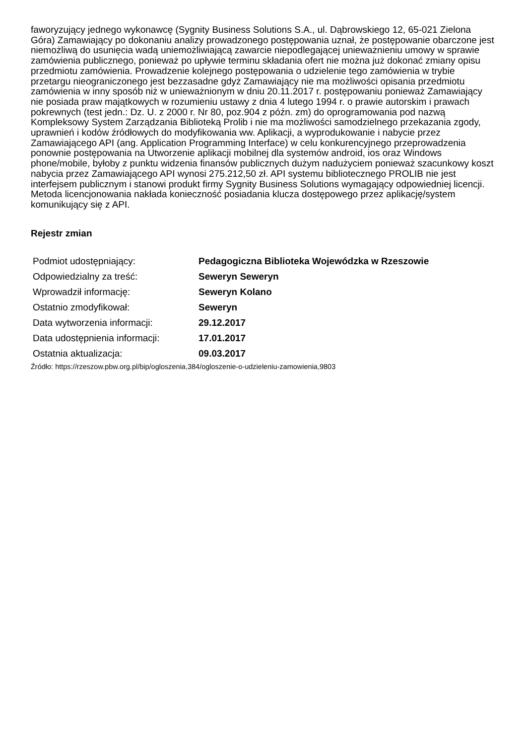faworyzujący jednego wykonawcę (Sygnity Business Solutions S.A., ul. Dąbrowskiego 12, 65-021 Zielona Góra) Zamawiający po dokonaniu analizy prowadzonego postępowania uznał, że postępowanie obarczone jest niemożliwą do usunięcia wadą uniemożliwiającą zawarcie niepodlegającej unieważnieniu umowy w sprawie zamówienia publicznego, ponieważ po upływie terminu składania ofert nie można już dokonać zmiany opisu przedmiotu zamówienia. Prowadzenie kolejnego postępowania o udzielenie tego zamówienia w trybie przetargu nieograniczonego jest bezzasadne gdyż Zamawiający nie ma możliwości opisania przedmiotu zamówienia w inny sposób niż w unieważnionym w dniu 20.11.2017 r. postępowaniu ponieważ Zamawiający nie posiada praw majątkowych w rozumieniu ustawy z dnia 4 lutego 1994 r. o prawie autorskim i prawach pokrewnych (test jedn.: Dz. U. z 2000 r. Nr 80, poz.904 z późn. zm) do oprogramowania pod nazwą Kompleksowy System Zarządzania Biblioteką Prolib i nie ma możliwości samodzielnego przekazania zgody, uprawnień i kodów źródłowych do modyfikowania ww. Aplikacji, a wyprodukowanie i nabycie przez Zamawiającego API (ang. Application Programming Interface) w celu konkurencyjnego przeprowadzenia ponownie postępowania na Utworzenie aplikacji mobilnej dla systemów android, ios oraz Windows phone/mobile, byłoby z punktu widzenia finansów publicznych dużym nadużyciem ponieważ szacunkowy koszt nabycia przez Zamawiającego API wynosi 275.212,50 zł. API systemu bibliotecznego PROLIB nie jest interfejsem publicznym i stanowi produkt firmy Sygnity Business Solutions wymagający odpowiedniej licencji. Metoda licencjonowania nakłada konieczność posiadania klucza dostępowego przez aplikację/system komunikujący się z API.
Rejestr zmian
| Podmiot udostępniający: | Pedagogiczna Biblioteka Wojewódzka w Rzeszowie |
| Odpowiedzialny za treść: | Seweryn Seweryn |
| Wprowadził informację: | Seweryn Kolano |
| Ostatnio zmodyfikował: | Seweryn |
| Data wytworzenia informacji: | 29.12.2017 |
| Data udostępnienia informacji: | 17.01.2017 |
| Ostatnia aktualizacja: | 09.03.2017 |
Źródło: https://rzeszow.pbw.org.pl/bip/ogloszenia,384/ogloszenie-o-udzieleniu-zamowienia,9803